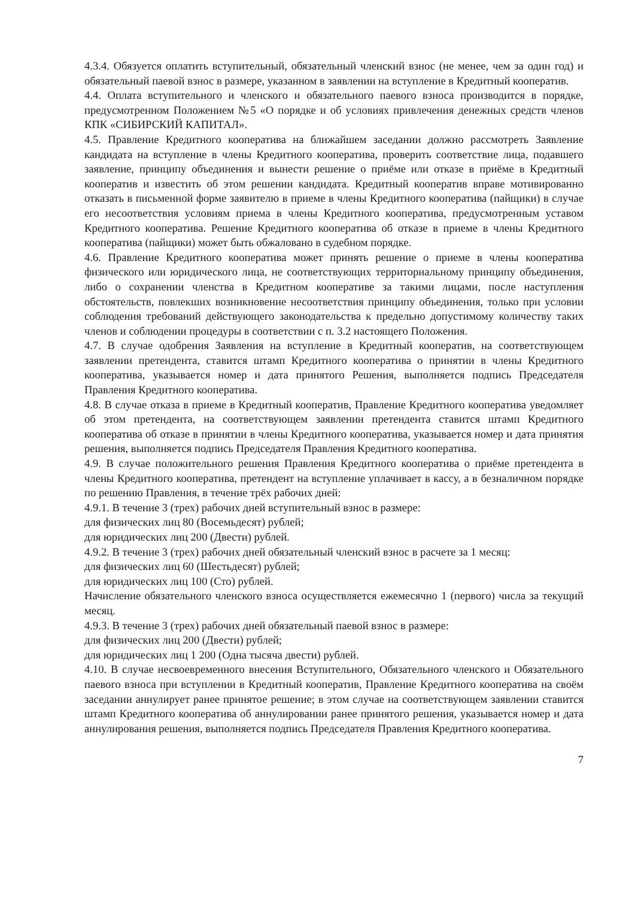4.3.4. Обязуется оплатить вступительный, обязательный членский взнос (не менее, чем за один год) и обязательный паевой взнос в размере, указанном в заявлении на вступление в Кредитный кооператив.
4.4. Оплата вступительного и членского и обязательного паевого взноса производится в порядке, предусмотренном Положением №5 «О порядке и об условиях привлечения денежных средств членов КПК «СИБИРСКИЙ КАПИТАЛ».
4.5. Правление Кредитного кооператива на ближайшем заседании должно рассмотреть Заявление кандидата на вступление в члены Кредитного кооператива, проверить соответствие лица, подавшего заявление, принципу объединения и вынести решение о приёме или отказе в приёме в Кредитный кооператив и известить об этом решении кандидата. Кредитный кооператив вправе мотивированно отказать в письменной форме заявителю в приеме в члены Кредитного кооператива (пайщики) в случае его несоответствия условиям приема в члены Кредитного кооператива, предусмотренным уставом Кредитного кооператива. Решение Кредитного кооператива об отказе в приеме в члены Кредитного кооператива (пайщики) может быть обжаловано в судебном порядке.
4.6. Правление Кредитного кооператива может принять решение о приеме в члены кооператива физического или юридического лица, не соответствующих территориальному принципу объединения, либо о сохранении членства в Кредитном кооперативе за такими лицами, после наступления обстоятельств, повлекших возникновение несоответствия принципу объединения, только при условии соблюдения требований действующего законодательства к предельно допустимому количеству таких членов и соблюдении процедуры в соответствии с п. 3.2 настоящего Положения.
4.7. В случае одобрения Заявления на вступление в Кредитный кооператив, на соответствующем заявлении претендента, ставится штамп Кредитного кооператива о принятии в члены Кредитного кооператива, указывается номер и дата принятого Решения, выполняется подпись Председателя Правления Кредитного кооператива.
4.8. В случае отказа в приеме в Кредитный кооператив, Правление Кредитного кооператива уведомляет об этом претендента, на соответствующем заявлении претендента ставится штамп Кредитного кооператива об отказе в принятии в члены Кредитного кооператива, указывается номер и дата принятия решения, выполняется подпись Председателя Правления Кредитного кооператива.
4.9. В случае положительного решения Правления Кредитного кооператива о приёме претендента в члены Кредитного кооператива, претендент на вступление уплачивает в кассу, а в безналичном порядке по решению Правления, в течение трёх рабочих дней:
4.9.1. В течение 3 (трех) рабочих дней вступительный взнос в размере:
для физических лиц 80 (Восемьдесят) рублей;
для юридических лиц 200 (Двести) рублей.
4.9.2. В течение 3 (трех) рабочих дней обязательный членский взнос в расчете за 1 месяц:
для физических лиц 60 (Шестьдесят) рублей;
для юридических лиц 100 (Сто) рублей.
Начисление обязательного членского взноса осуществляется ежемесячно 1 (первого) числа за текущий месяц.
4.9.3. В течение 3 (трех) рабочих дней обязательный паевой взнос в размере:
для физических лиц 200 (Двести) рублей;
для юридических лиц 1 200 (Одна тысяча двести) рублей.
4.10. В случае несвоевременного внесения Вступительного, Обязательного членского и Обязательного паевого взноса при вступлении в Кредитный кооператив, Правление Кредитного кооператива на своём заседании аннулирует ранее принятое решение; в этом случае на соответствующем заявлении ставится штамп Кредитного кооператива об аннулировании ранее принятого решения, указывается номер и дата аннулирования решения, выполняется подпись Председателя Правления Кредитного кооператива.
7